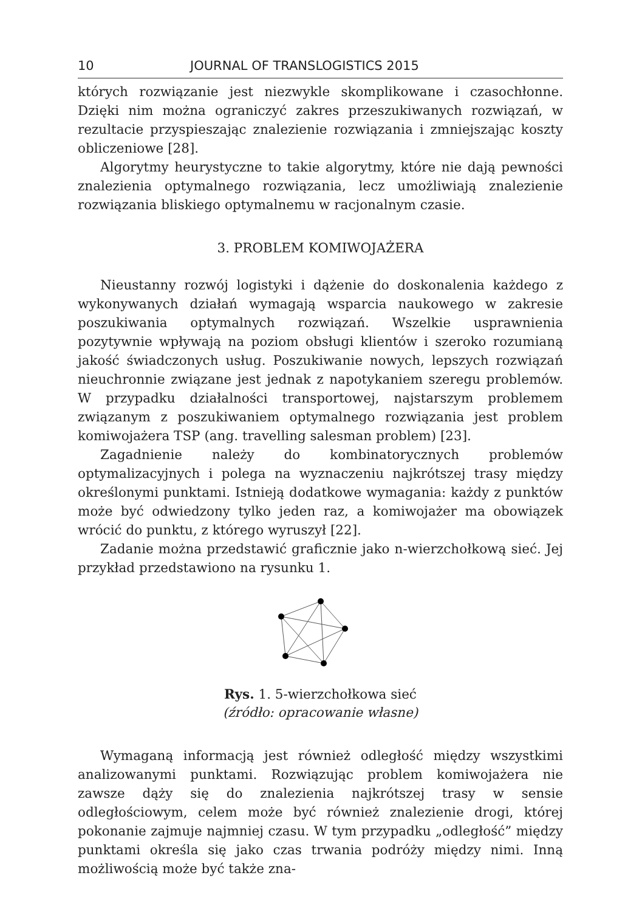10 JOURNAL OF TRANSLOGISTICS 2015
których rozwiązanie jest niezwykle skomplikowane i czasochłonne. Dzięki nim można ograniczyć zakres przeszukiwanych rozwiązań, w rezultacie przyspieszając znalezienie rozwiązania i zmniejszając koszty obliczeniowe [28].
Algorytmy heurystyczne to takie algorytmy, które nie dają pewności znalezienia optymalnego rozwiązania, lecz umożliwiają znalezienie rozwiązania bliskiego optymalnemu w racjonalnym czasie.
3. PROBLEM KOMIWOJAŻERA
Nieustanny rozwój logistyki i dążenie do doskonalenia każdego z wykonywanych działań wymagają wsparcia naukowego w zakresie poszukiwania optymalnych rozwiązań. Wszelkie usprawnienia pozytywnie wpływają na poziom obsługi klientów i szeroko rozumianą jakość świadczonych usług. Poszukiwanie nowych, lepszych rozwiązań nieuchronnie związane jest jednak z napotykaniem szeregu problemów. W przypadku działalności transportowej, najstarszym problemem związanym z poszukiwaniem optymalnego rozwiązania jest problem komiwojażera TSP (ang. travelling salesman problem) [23].
Zagadnienie należy do kombinatorycznych problemów optymalizacyjnych i polega na wyznaczeniu najkrótszej trasy między określonymi punktami. Istnieją dodatkowe wymagania: każdy z punktów może być odwiedzony tylko jeden raz, a komiwojażer ma obowiązek wrócić do punktu, z którego wyruszył [22].
Zadanie można przedstawić graficznie jako n-wierzchołkową sieć. Jej przykład przedstawiono na rysunku 1.
Rys. 1. 5-wierzchołkowa sieć
(źródło: opracowanie własne)
Wymaganą informacją jest również odległość między wszystkimi analizowanymi punktami. Rozwiązując problem komiwojażera nie zawsze dąży się do znalezienia najkrótszej trasy w sensie odległościowym, celem może być również znalezienie drogi, której pokonanie zajmuje najmniej czasu. W tym przypadku „odległość” między punktami określa się jako czas trwania podróży między nimi. Inną możliwością może być także zna-